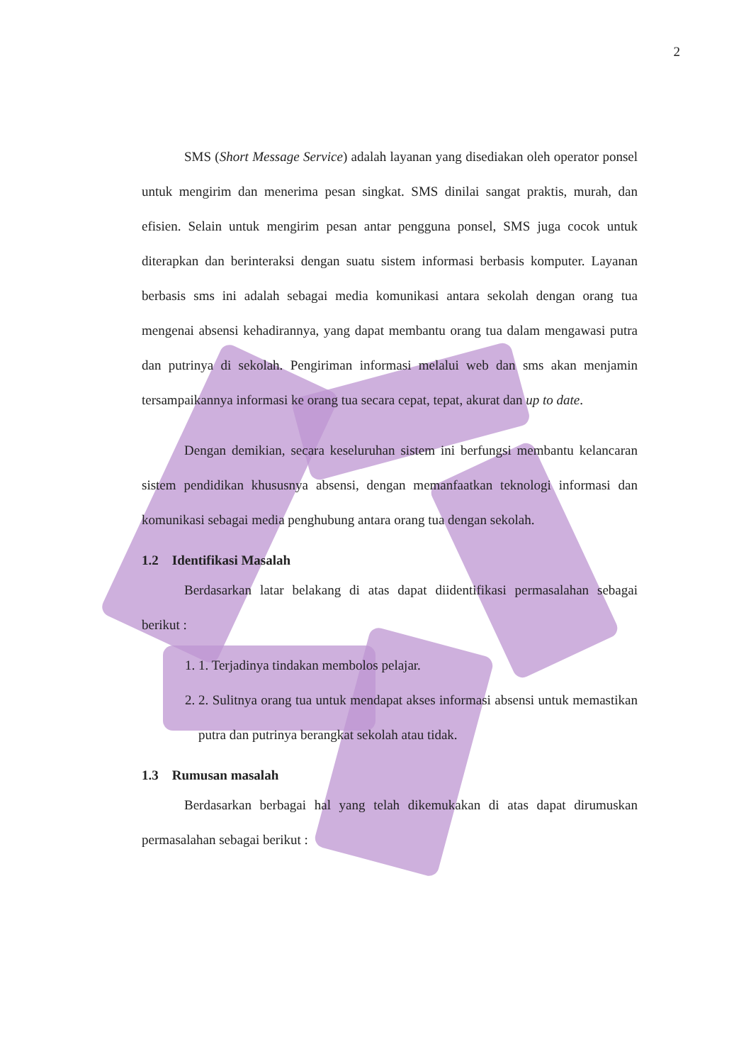2
SMS (Short Message Service) adalah layanan yang disediakan oleh operator ponsel untuk mengirim dan menerima pesan singkat. SMS dinilai sangat praktis, murah, dan efisien. Selain untuk mengirim pesan antar pengguna ponsel, SMS juga cocok untuk diterapkan dan berinteraksi dengan suatu sistem informasi berbasis komputer. Layanan berbasis sms ini adalah sebagai media komunikasi antara sekolah dengan orang tua mengenai absensi kehadirannya, yang dapat membantu orang tua dalam mengawasi putra dan putrinya di sekolah. Pengiriman informasi melalui web dan sms akan menjamin tersampaikannya informasi ke orang tua secara cepat, tepat, akurat dan up to date.
Dengan demikian, secara keseluruhan sistem ini berfungsi membantu kelancaran sistem pendidikan khususnya absensi, dengan memanfaatkan teknologi informasi dan komunikasi sebagai media penghubung antara orang tua dengan sekolah.
1.2 Identifikasi Masalah
Berdasarkan latar belakang di atas dapat diidentifikasi permasalahan sebagai berikut :
1. 1. Terjadinya tindakan membolos pelajar.
2. 2. Sulitnya orang tua untuk mendapat akses informasi absensi untuk memastikan putra dan putrinya berangkat sekolah atau tidak.
1.3 Rumusan masalah
Berdasarkan berbagai hal yang telah dikemukakan di atas dapat dirumuskan permasalahan sebagai berikut :